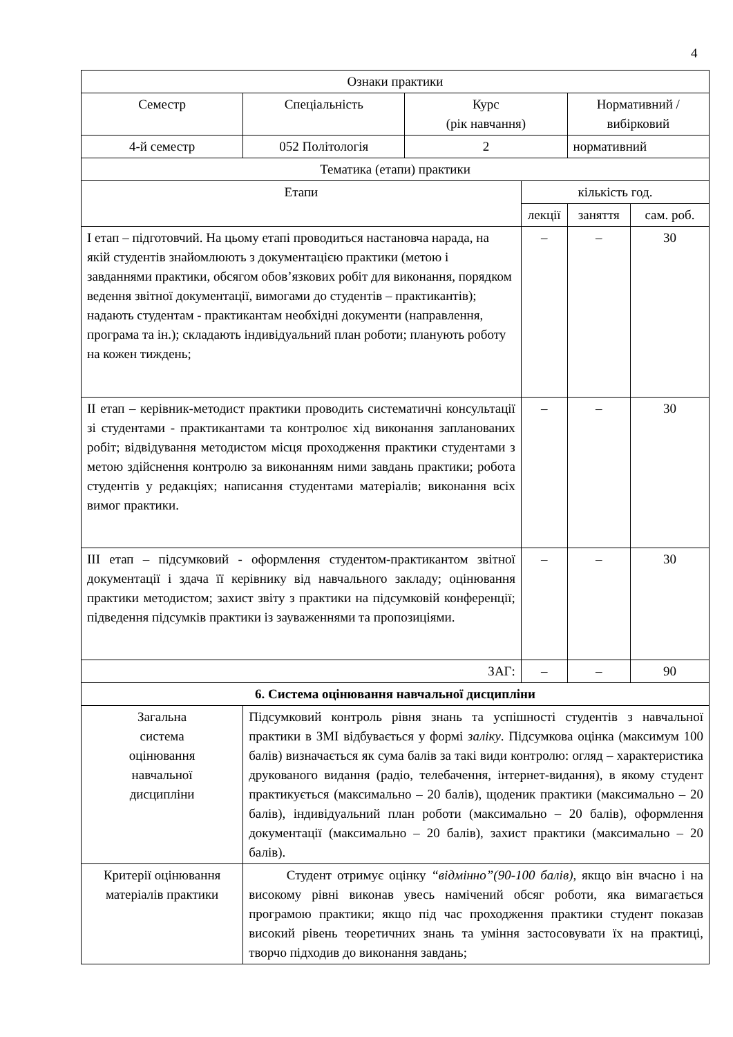4
| Ознаки практики | | | | | |
| Семестр | Спеціальність | Курс (рік навчання) | | Нормативний / вибірковий | |
| 4-й семестр | 052 Політологія | 2 | | нормативний | |
| Тематика (етапи) практики | | | | | |
| Етапи | | | кількість год. | | |
| | | | лекції | заняття | сам. роб. |
| І етап – підготовчий. На цьому етапі проводиться настановча нарада, на якій студентів знайомлюють з документацією практики (метою і завданнями практики, обсягом обов’язкових робіт для виконання, порядком ведення звітної документації, вимогами до студентів – практикантів); надають студентам - практикантам необхідні документи (направлення, програма та ін.); складають індивідуальний план роботи; планують роботу на кожен тиждень; | | | – | – | 30 |
| ІІ етап – керівник-методист практики проводить систематичні консультації зі студентами - практикантами та контролює хід виконання запланованих робіт; відвідування методистом місця проходження практики студентами з метою здійснення контролю за виконанням ними завдань практики; робота студентів у редакціях; написання студентами матеріалів; виконання всіх вимог практики. | | | – | – | 30 |
| ІІІ етап – підсумковий - оформлення студентом-практикантом звітної документації і здача її керівнику від навчального закладу; оцінювання практики методистом; захист звіту з практики на підсумковій конференції; підведення підсумків практики із зауваженнями та пропозиціями. | | | – | – | 30 |
| ЗАГ: | | | – | – | 90 |
| 6. Система оцінювання навчальної дисципліни | | | | | |
| Загальна система оцінювання навчальної дисципліни | Підсумковий контроль рівня знань та успішності студентів з навчальної практики в ЗМІ відбувається у формі заліку . Підсумкова оцінка (максимум 100 балів) визначається як сума балів за такі види контролю: огляд – характеристика друкованого видання (радіо, телебачення, інтернет-видання), в якому студент практикується (максимально – 20 балів), щоденик практики (максимально – 20 балів), індивідуальний план роботи (максимально – 20 балів), оформлення документації (максимально – 20 балів), захист практики (максимально – 20 балів). | | | | |
| Критерії оцінювання матеріалів практики | Студент отримує оцінку “відмінно”(90-100 балів), якщо він вчасно і на високому рівні виконав увесь намічений обсяг роботи, яка вимагається програмою практики; якщо під час проходження практики студент показав високий рівень теоретичних знань та уміння застосовувати їх на практиці, творчо підходив до виконання завдань; | | | | |